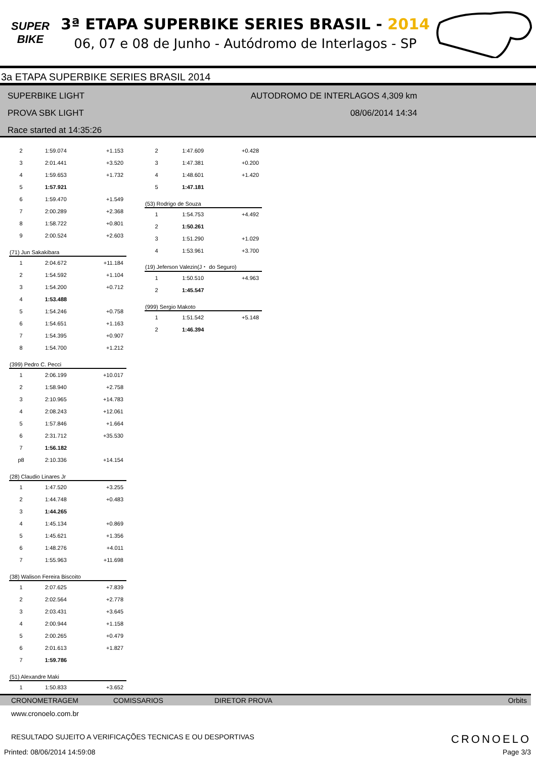SUPER
BIKE
3ª ETAPA SUPERBIKE SERIES BRASIL - 2014
06, 07 e 08 de Junho - Autódromo de Interlagos - SP
3a ETAPA SUPERBIKE SERIES BRASIL 2014
SUPERBIKE LIGHT
PROVA SBK LIGHT
Race started at 14:35:26
AUTODROMO DE INTERLAGOS 4,309 km
08/06/2014 14:34
| 2 | 1:59.074 | +1.153 |
| 3 | 2:01.441 | +3.520 |
| 4 | 1:59.653 | +1.732 |
| 5 | 1:57.921 | |
| 6 | 1:59.470 | +1.549 |
| 7 | 2:00.289 | +2.368 |
| 8 | 1:58.722 | +0.801 |
| 9 | 2:00.524 | +2.603 |
| (71) Jun Sakakibara | | |
| 1 | 2:04.672 | +11.184 |
| 2 | 1:54.592 | +1.104 |
| 3 | 1:54.200 | +0.712 |
| 4 | 1:53.488 | |
| 5 | 1:54.246 | +0.758 |
| 6 | 1:54.651 | +1.163 |
| 7 | 1:54.395 | +0.907 |
| 8 | 1:54.700 | +1.212 |
| (399) Pedro C. Pecci | | |
| 1 | 2:06.199 | +10.017 |
| 2 | 1:58.940 | +2.758 |
| 3 | 2:10.965 | +14.783 |
| 4 | 2:08.243 | +12.061 |
| 5 | 1:57.846 | +1.664 |
| 6 | 2:31.712 | +35.530 |
| 7 | 1:56.182 | |
| p8 | 2:10.336 | +14.154 |
| (28) Claudio Linares Jr | | |
| 1 | 1:47.520 | +3.255 |
| 2 | 1:44.748 | +0.483 |
| 3 | 1:44.265 | |
| 4 | 1:45.134 | +0.869 |
| 5 | 1:45.621 | +1.356 |
| 6 | 1:48.276 | +4.011 |
| 7 | 1:55.963 | +11.698 |
| (38) Walison Fereira Biscoito | | |
| 1 | 2:07.625 | +7.839 |
| 2 | 2:02.564 | +2.778 |
| 3 | 2:03.431 | +3.645 |
| 4 | 2:00.944 | +1.158 |
| 5 | 2:00.265 | +0.479 |
| 6 | 2:01.613 | +1.827 |
| 7 | 1:59.786 | |
| (51) Alexandre Maki | | |
| 1 | 1:50.833 | +3.652 |
| 2 | 1:47.609 | +0.428 |
| 3 | 1:47.381 | +0.200 |
| 4 | 1:48.601 | +1.420 |
| 5 | 1:47.181 | |
| (53) Rodrigo de Souza | | |
| 1 | 1:54.753 | +4.492 |
| 2 | 1:50.261 | |
| 3 | 1:51.290 | +1.029 |
| 4 | 1:53.961 | +3.700 |
| (19) Jeferson Valezin(J・ do Seguro) | | |
| 1 | 1:50.510 | +4.963 |
| 2 | 1:45.547 | |
| (999) Sergio Makoto | | |
| 1 | 1:51.542 | +5.148 |
| 2 | 1:46.394 | |
CRONOMETRAGEM COMISSARIOS DIRETOR PROVA Orbits
www.cronoelo.com.br
RESULTADO SUJEITO A VERIFICAÇÕES TECNICAS E OU DESPORTIVAS CRONOELO
Printed: 08/06/2014 14:59:08 Page 3/3